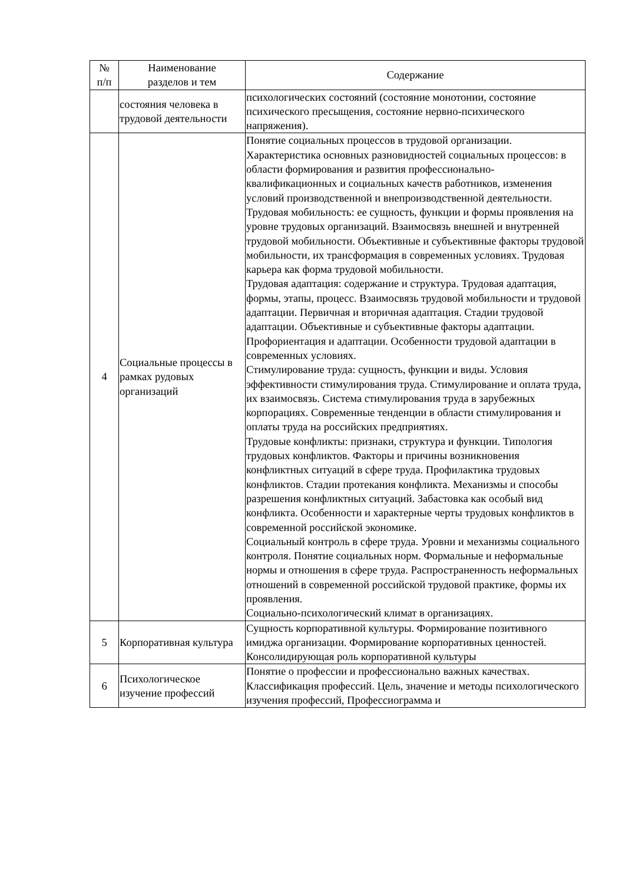| № п/п | Наименование разделов и тем | Содержание |
| --- | --- | --- |
| | состояния человека в трудовой деятельности | психологических состояний (состояние монотонии, состояние психического пресыщения, состояние нервно-психического напряжения). |
| 4 | Социальные процессы в рамках рудовых организаций | Понятие социальных процессов в трудовой организации. Характеристика основных разновидностей социальных процессов: в области формирования и развития профессионально-квалификационных и социальных качеств работников, изменения условий производственной и внепроизводственной деятельности. Трудовая мобильность: ее сущность, функции и формы проявления на уровне трудовых организаций. Взаимосвязь внешней и внутренней трудовой мобильности. Объективные и субъективные факторы трудовой мобильности, их трансформация в современных условиях. Трудовая карьера как форма трудовой мобильности. Трудовая адаптация: содержание и структура. Трудовая адаптация, формы, этапы, процесс. Взаимосвязь трудовой мобильности и трудовой адаптации. Первичная и вторичная адаптация. Стадии трудовой адаптации. Объективные и субъективные факторы адаптации. Профориентация и адаптации. Особенности трудовой адаптации в современных условиях. Стимулирование труда: сущность, функции и виды. Условия эффективности стимулирования труда. Стимулирование и оплата труда, их взаимосвязь. Система стимулирования труда в зарубежных корпорациях. Современные тенденции в области стимулирования и оплаты труда на российских предприятиях. Трудовые конфликты: признаки, структура и функции. Типология трудовых конфликтов. Факторы и причины возникновения конфликтных ситуаций в сфере труда. Профилактика трудовых конфликтов. Стадии протекания конфликта. Механизмы и способы разрешения конфликтных ситуаций. Забастовка как особый вид конфликта. Особенности и характерные черты трудовых конфликтов в современной российской экономике. Социальный контроль в сфере труда. Уровни и механизмы социального контроля. Понятие социальных норм. Формальные и неформальные нормы и отношения в сфере труда. Распространенность неформальных отношений в современной российской трудовой практике, формы их проявления. Социально-психологический климат в организациях. |
| 5 | Корпоративная культура | Сущность корпоративной культуры. Формирование позитивного имиджа организации. Формирование корпоративных ценностей. Консолидирующая роль корпоративной культуры |
| 6 | Психологическое изучение профессий | Понятие о профессии и профессионально важных качествах. Классификация профессий. Цель, значение и методы психологического изучения профессий, Профессиограмма и |